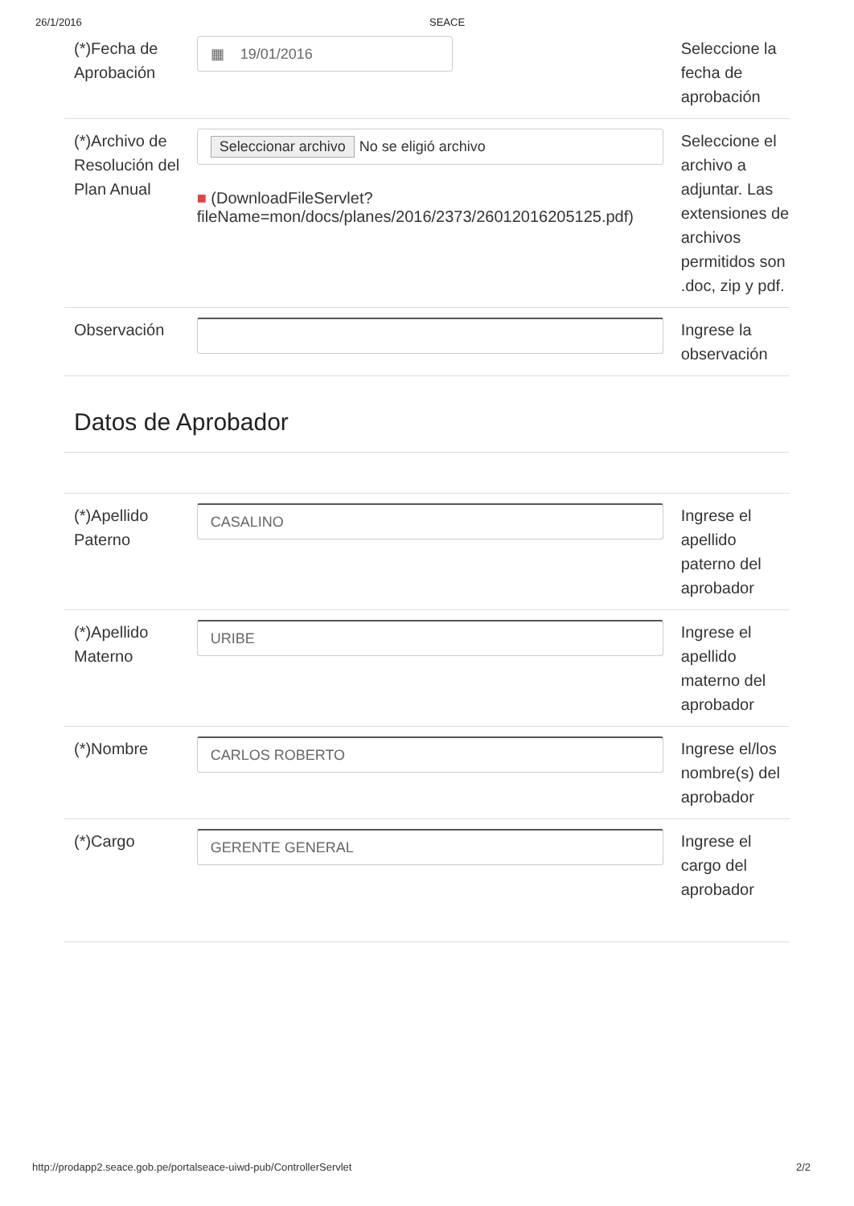26/1/2016 SEACE
(*)Fecha de Aprobación
▦ 19/01/2016
Seleccione la fecha de aprobación
(*)Archivo de Resolución del Plan Anual
Seleccionar archivo No se eligió archivo
■ (DownloadFileServlet? fileName=mon/docs/planes/2016/2373/26012016205125.pdf)
Seleccione el archivo a adjuntar. Las extensiones de archivos permitidos son .doc, zip y pdf.
Observación Ingrese la observación
Datos de Aprobador
(*)Apellido Paterno
CASALINO
Ingrese el apellido paterno del aprobador
(*)Apellido Materno
URIBE
Ingrese el apellido materno del aprobador
(*)Nombre
CARLOS ROBERTO
Ingrese el/los nombre(s) del aprobador
(*)Cargo
GERENTE GENERAL
Ingrese el cargo del aprobador
http://prodapp2.seace.gob.pe/portalseace-uiwd-pub/ControllerServlet 2/2